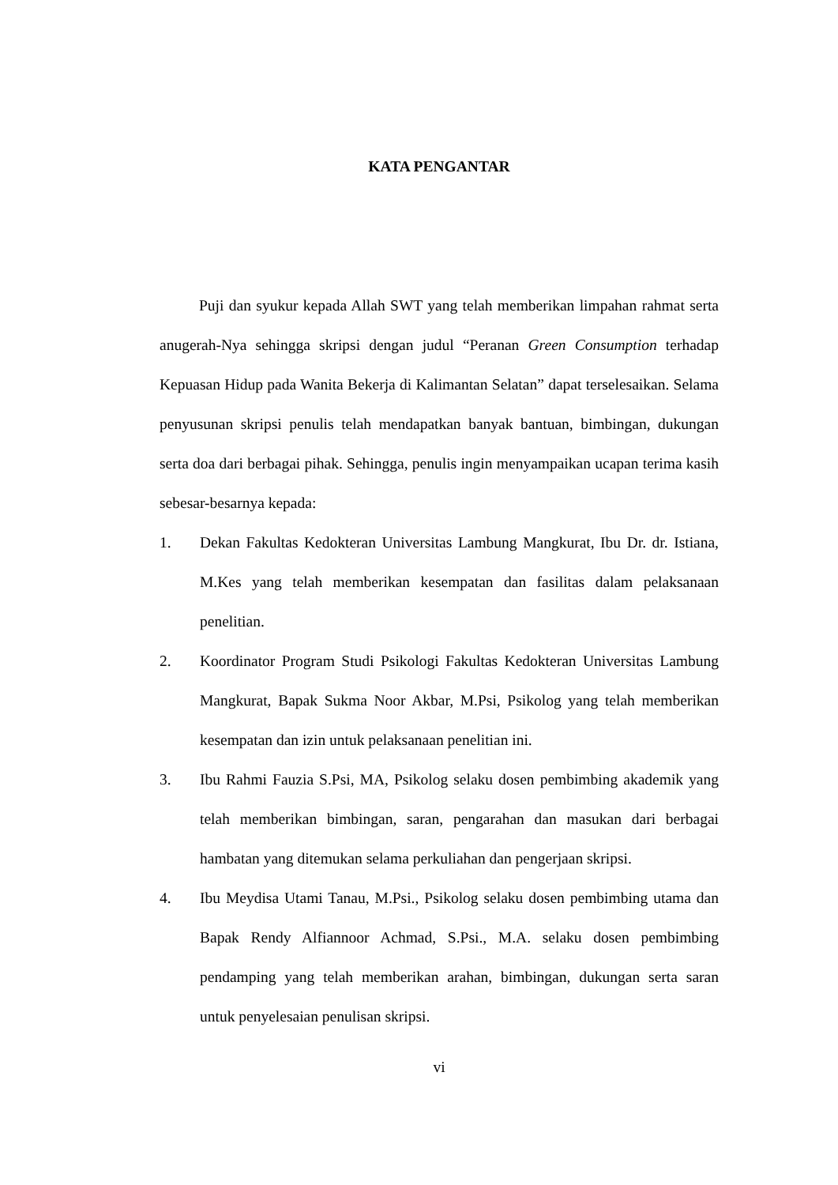KATA PENGANTAR
Puji dan syukur kepada Allah SWT yang telah memberikan limpahan rahmat serta anugerah-Nya sehingga skripsi dengan judul “Peranan Green Consumption terhadap Kepuasan Hidup pada Wanita Bekerja di Kalimantan Selatan” dapat terselesaikan. Selama penyusunan skripsi penulis telah mendapatkan banyak bantuan, bimbingan, dukungan serta doa dari berbagai pihak. Sehingga, penulis ingin menyampaikan ucapan terima kasih sebesar-besarnya kepada:
1. Dekan Fakultas Kedokteran Universitas Lambung Mangkurat, Ibu Dr. dr. Istiana, M.Kes yang telah memberikan kesempatan dan fasilitas dalam pelaksanaan penelitian.
2. Koordinator Program Studi Psikologi Fakultas Kedokteran Universitas Lambung Mangkurat, Bapak Sukma Noor Akbar, M.Psi, Psikolog yang telah memberikan kesempatan dan izin untuk pelaksanaan penelitian ini.
3. Ibu Rahmi Fauzia S.Psi, MA, Psikolog selaku dosen pembimbing akademik yang telah memberikan bimbingan, saran, pengarahan dan masukan dari berbagai hambatan yang ditemukan selama perkuliahan dan pengerjaan skripsi.
4. Ibu Meydisa Utami Tanau, M.Psi., Psikolog selaku dosen pembimbing utama dan Bapak Rendy Alfiannoor Achmad, S.Psi., M.A. selaku dosen pembimbing pendamping yang telah memberikan arahan, bimbingan, dukungan serta saran untuk penyelesaian penulisan skripsi.
vi